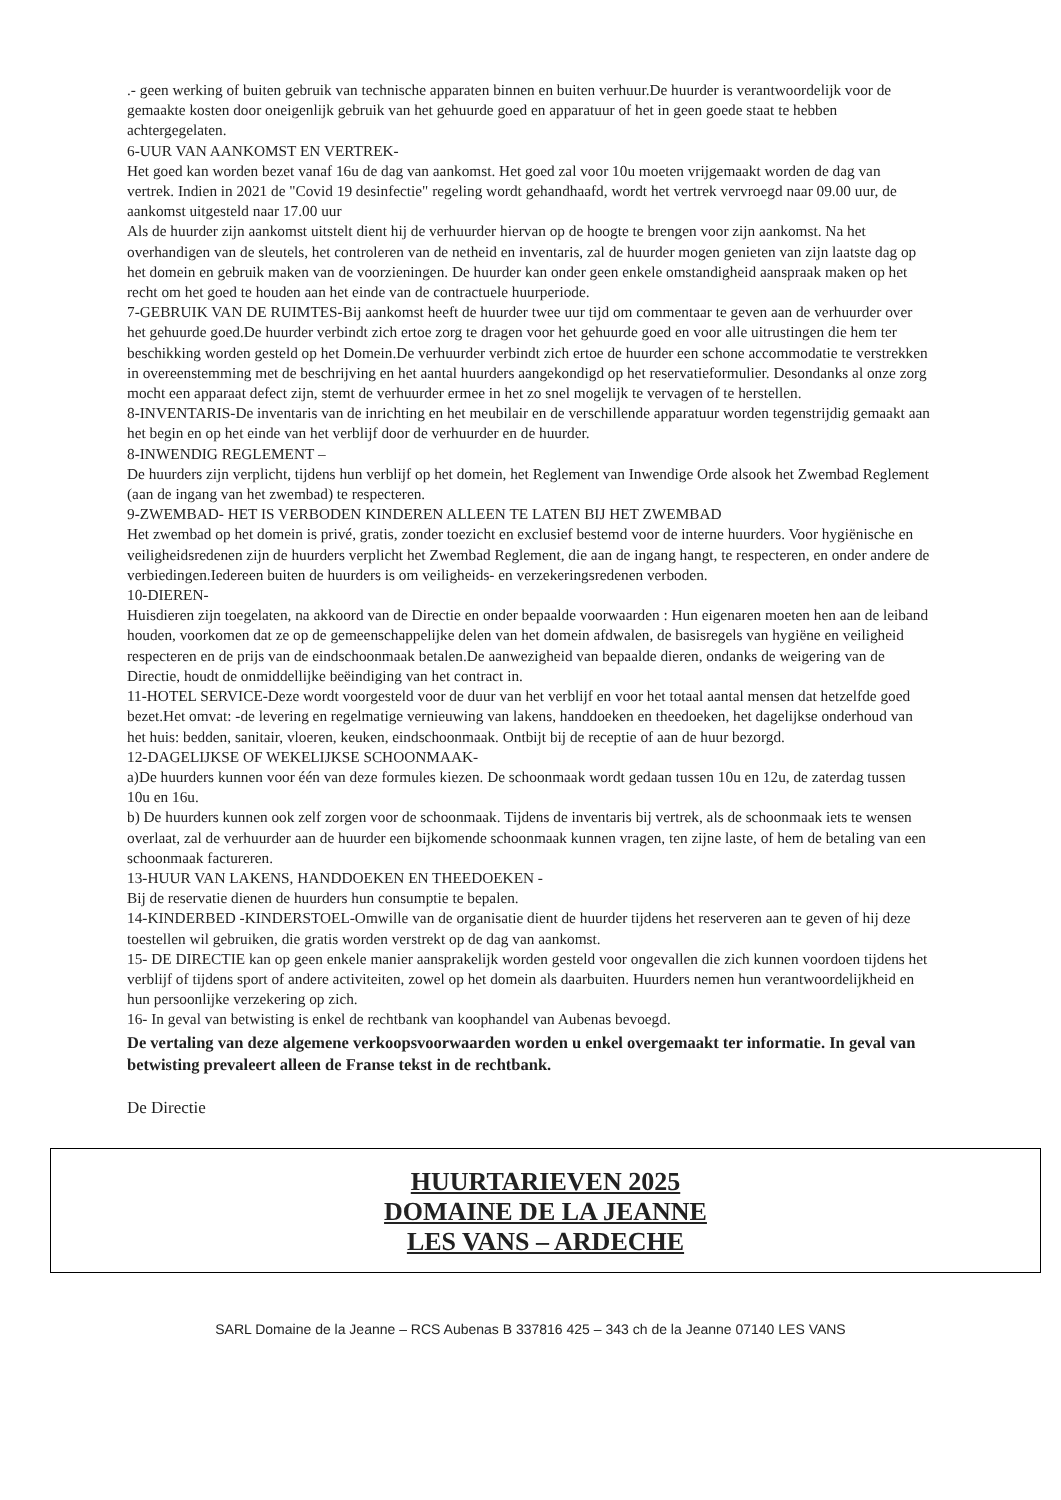.- geen werking of buiten gebruik van technische apparaten binnen en buiten verhuur.De huurder is verantwoordelijk voor de gemaakte kosten door oneigenlijk gebruik van het gehuurde goed en apparatuur of het in geen goede staat te hebben achtergegelaten.
6-UUR VAN AANKOMST EN VERTREK-
Het goed kan worden bezet vanaf 16u de dag van aankomst. Het goed zal voor 10u moeten vrijgemaakt worden de dag van vertrek. Indien in 2021 de "Covid 19 desinfectie" regeling wordt gehandhaafd, wordt het vertrek vervroegd naar 09.00 uur, de aankomst uitgesteld naar 17.00 uur
Als de huurder zijn aankomst uitstelt dient hij de verhuurder hiervan op de hoogte te brengen voor zijn aankomst. Na het overhandigen van de sleutels, het controleren van de netheid en inventaris, zal de huurder mogen genieten van zijn laatste dag op het domein en gebruik maken van de voorzieningen. De huurder kan onder geen enkele omstandigheid aanspraak maken op het recht om het goed te houden aan het einde van de contractuele huurperiode.
7-GEBRUIK VAN DE RUIMTES-Bij aankomst heeft de huurder twee uur tijd om commentaar te geven aan de verhuurder over het gehuurde goed.De huurder verbindt zich ertoe zorg te dragen voor het gehuurde goed en voor alle uitrustingen die hem ter beschikking worden gesteld op het Domein.De verhuurder verbindt zich ertoe de huurder een schone accommodatie te verstrekken in overeenstemming met de beschrijving en het aantal huurders aangekondigd op het reservatieformulier. Desondanks al onze zorg mocht een apparaat defect zijn, stemt de verhuurder ermee in het zo snel mogelijk te vervagen of te herstellen.
8-INVENTARIS-De inventaris van de inrichting en het meubilair en de verschillende apparatuur worden tegenstrijdig gemaakt aan het begin en op het einde van het verblijf door de verhuurder en de huurder.
8-INWENDIG REGLEMENT –
De huurders zijn verplicht, tijdens hun verblijf op het domein, het Reglement van Inwendige Orde alsook het Zwembad Reglement (aan de ingang van het zwembad) te respecteren.
9-ZWEMBAD- HET IS VERBODEN KINDEREN ALLEEN TE LATEN BIJ HET ZWEMBAD
Het zwembad op het domein is privé, gratis, zonder toezicht en exclusief bestemd voor de interne huurders. Voor hygiënische en veiligheidsredenen zijn de huurders verplicht het Zwembad Reglement, die aan de ingang hangt, te respecteren, en onder andere de verbiedingen.Iedereen buiten de huurders is om veiligheids- en verzekeringsredenen verboden.
10-DIEREN-
Huisdieren zijn toegelaten, na akkoord van de Directie en onder bepaalde voorwaarden : Hun eigenaren moeten hen aan de leiband houden, voorkomen dat ze op de gemeenschappelijke delen van het domein afdwalen, de basisregels van hygiëne en veiligheid respecteren en de prijs van de eindschoonmaak betalen.De aanwezigheid van bepaalde dieren, ondanks de weigering van de Directie, houdt de onmiddellijke beëindiging van het contract in.
11-HOTEL SERVICE-Deze wordt voorgesteld voor de duur van het verblijf en voor het totaal aantal mensen dat hetzelfde goed bezet.Het omvat: -de levering en regelmatige vernieuwing van lakens, handdoeken en theedoeken, het dagelijkse onderhoud van het huis: bedden, sanitair, vloeren, keuken, eindschoonmaak. Ontbijt bij de receptie of aan de huur bezorgd.
12-DAGELIJKSE OF WEKELIJKSE SCHOONMAAK-
a)De huurders kunnen voor één van deze formules kiezen. De schoonmaak wordt gedaan tussen 10u en 12u, de zaterdag tussen 10u en 16u.
b) De huurders kunnen ook zelf zorgen voor de schoonmaak. Tijdens de inventaris bij vertrek, als de schoonmaak iets te wensen overlaat, zal de verhuurder aan de huurder een bijkomende schoonmaak kunnen vragen, ten zijne laste, of hem de betaling van een schoonmaak factureren.
13-HUUR VAN LAKENS, HANDDOEKEN EN THEEDOEKEN -
Bij de reservatie dienen de huurders hun consumptie te bepalen.
14-KINDERBED -KINDERSTOEL-Omwille van de organisatie dient de huurder tijdens het reserveren aan te geven of hij deze toestellen wil gebruiken, die gratis worden verstrekt op de dag van aankomst.
15- DE DIRECTIE kan op geen enkele manier aansprakelijk worden gesteld voor ongevallen die zich kunnen voordoen tijdens het verblijf of tijdens sport of andere activiteiten, zowel op het domein als daarbuiten. Huurders nemen hun verantwoordelijkheid en hun persoonlijke verzekering op zich.
16- In geval van betwisting is enkel de rechtbank van koophandel van Aubenas bevoegd.
De vertaling van deze algemene verkoopsvoorwaarden worden u enkel overgemaakt ter informatie. In geval van betwisting prevaleert alleen de Franse tekst in de rechtbank.
De Directie
HUURTARIEVEN 2025
DOMAINE DE LA JEANNE
LES VANS – ARDECHE
SARL Domaine de la Jeanne – RCS Aubenas B 337816 425 – 343 ch de la Jeanne 07140 LES VANS